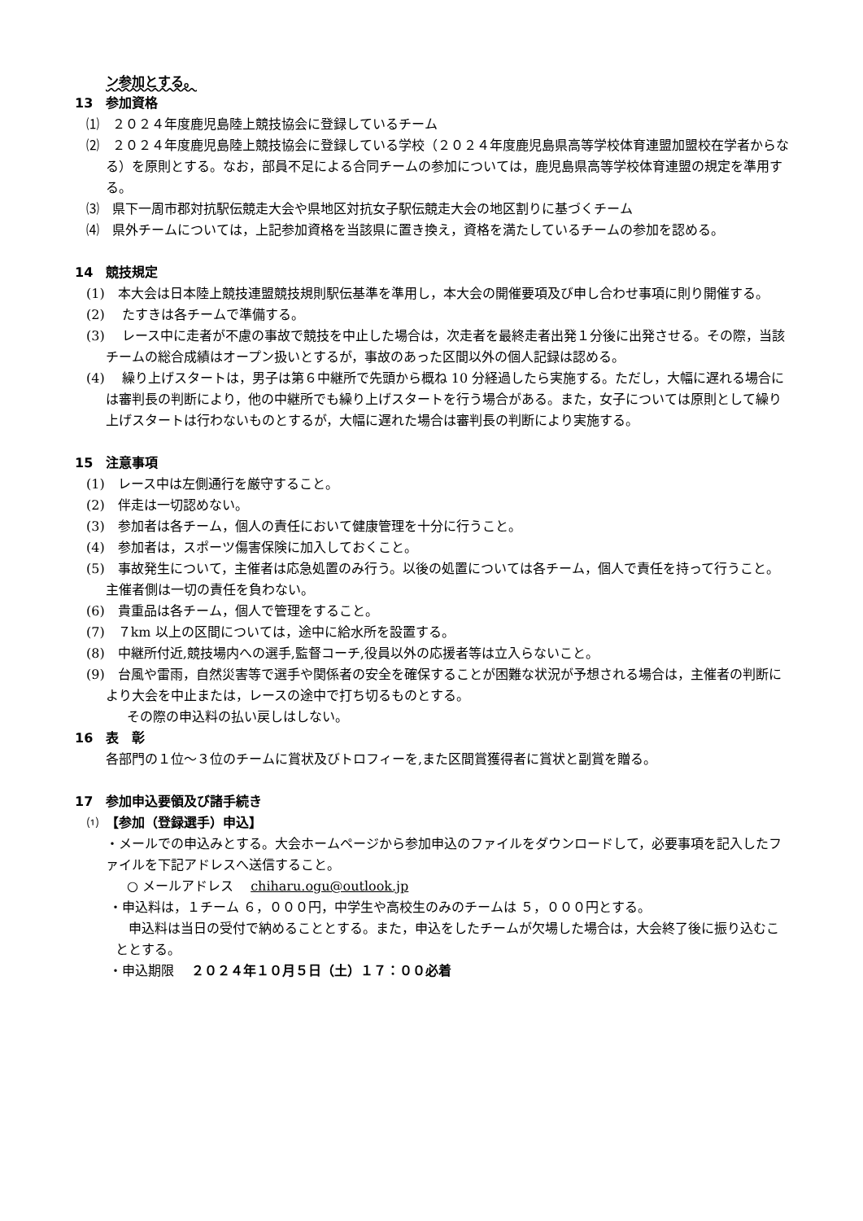ン参加とする。
13　参加資格
⑴　２０２４年度鹿児島陸上競技協会に登録しているチーム
⑵　２０２４年度鹿児島陸上競技協会に登録している学校（２０２４年度鹿児島県高等学校体育連盟加盟校在学者からなる）を原則とする。なお，部員不足による合同チームの参加については，鹿児島県高等学校体育連盟の規定を準用する。
⑶　県下一周市郡対抗駅伝競走大会や県地区対抗女子駅伝競走大会の地区割りに基づくチーム
⑷　県外チームについては，上記参加資格を当該県に置き換え，資格を満たしているチームの参加を認める。
14　競技規定
(1)　本大会は日本陸上競技連盟競技規則駅伝基準を準用し，本大会の開催要項及び申し合わせ事項に則り開催する。
(2)　 たすきは各チームで準備する。
(3)　 レース中に走者が不慮の事故で競技を中止した場合は，次走者を最終走者出発１分後に出発させる。その際，当該チームの総合成績はオープン扱いとするが，事故のあった区間以外の個人記録は認める。
(4)　 繰り上げスタートは，男子は第６中継所で先頭から概ね 10 分経過したら実施する。ただし，大幅に遅れる場合には審判長の判断により，他の中継所でも繰り上げスタートを行う場合がある。また，女子については原則として繰り上げスタートは行わないものとするが，大幅に遅れた場合は審判長の判断により実施する。
15　注意事項
(1)　レース中は左側通行を厳守すること。
(2)　伴走は一切認めない。
(3)　参加者は各チーム，個人の責任において健康管理を十分に行うこと。
(4)　参加者は，スポーツ傷害保険に加入しておくこと。
(5)　事故発生について，主催者は応急処置のみ行う。以後の処置については各チーム，個人で責任を持って行うこと。主催者側は一切の責任を負わない。
(6)　貴重品は各チーム，個人で管理をすること。
(7)　７km 以上の区間については，途中に給水所を設置する。
(8)　中継所付近,競技場内への選手,監督コーチ,役員以外の応援者等は立入らないこと。
(9)　台風や雷雨，自然災害等で選手や関係者の安全を確保することが困難な状況が予想される場合は，主催者の判断により大会を中止または，レースの途中で打ち切るものとする。
その際の申込料の払い戻しはしない。
16　表　彰
各部門の１位～３位のチームに賞状及びトロフィーを,また区間賞獲得者に賞状と副賞を贈る。
17　参加申込要領及び諸手続き
⑴　【参加（登録選手）申込】
・メールでの申込みとする。大会ホームページから参加申込のファイルをダウンロードして，必要事項を記入したファイルを下記アドレスへ送信すること。
○ メールアドレス　 chiharu.ogu@outlook.jp
・申込料は，１チーム ６，０００円，中学生や高校生のみのチームは ５，０００円とする。
　申込料は当日の受付で納めることとする。また，申込をしたチームが欠場した場合は，大会終了後に振り込むこととする。
・申込期限　 ２０２４年１０月５日（土）１７：００必着